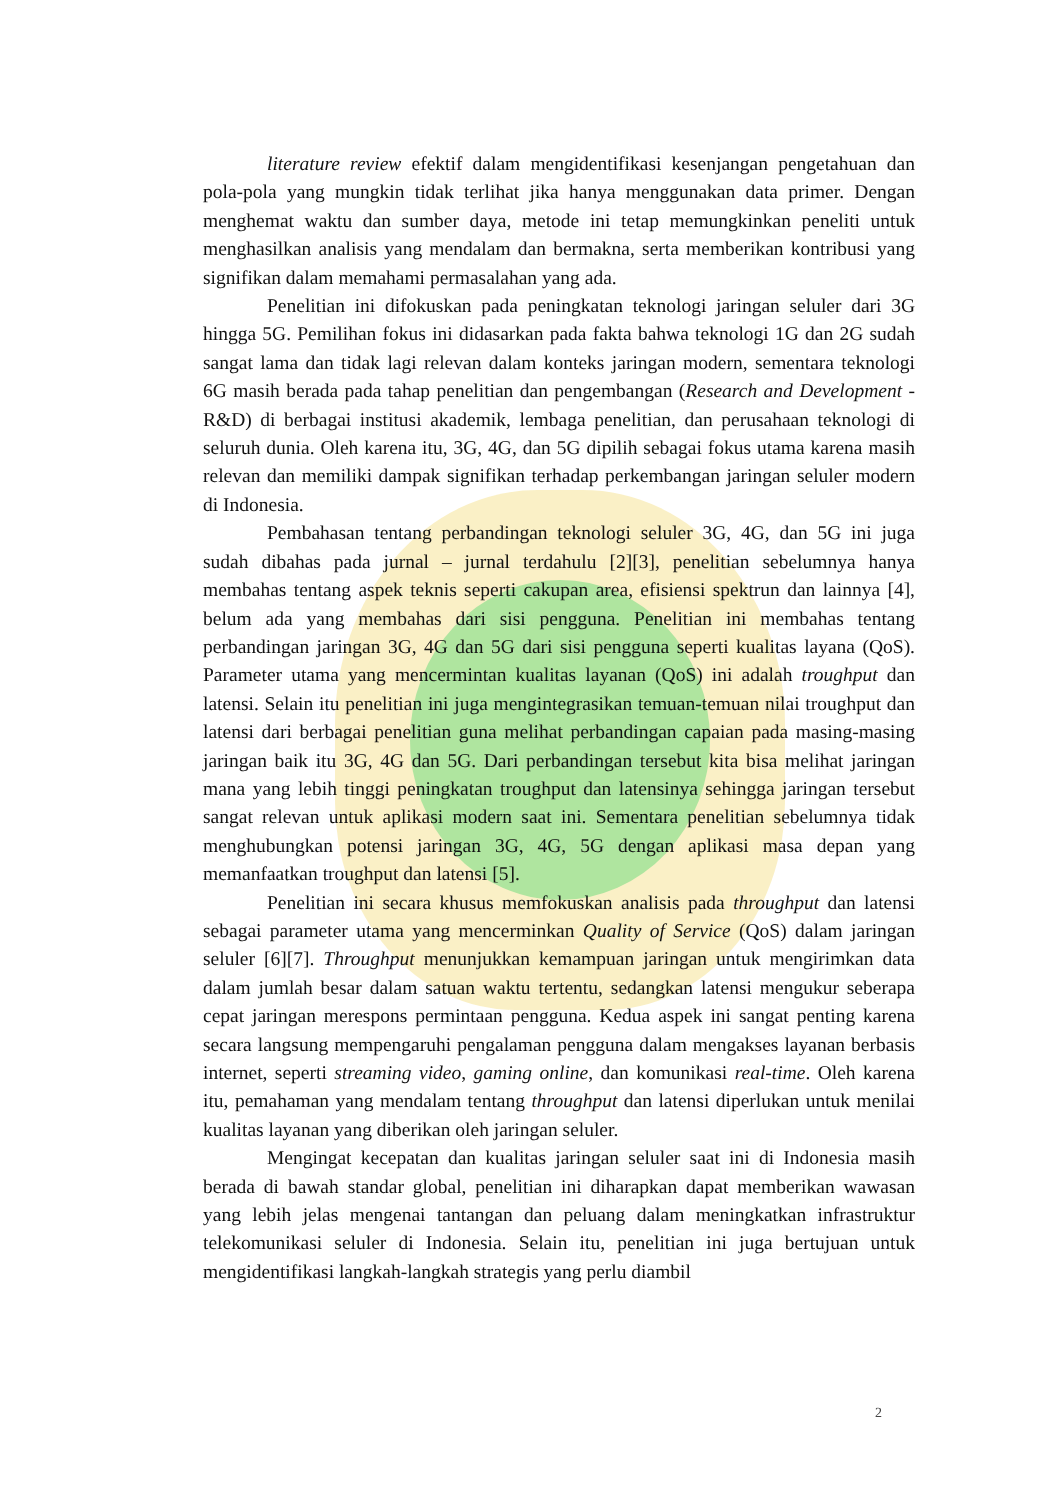literature review efektif dalam mengidentifikasi kesenjangan pengetahuan dan pola-pola yang mungkin tidak terlihat jika hanya menggunakan data primer. Dengan menghemat waktu dan sumber daya, metode ini tetap memungkinkan peneliti untuk menghasilkan analisis yang mendalam dan bermakna, serta memberikan kontribusi yang signifikan dalam memahami permasalahan yang ada.
Penelitian ini difokuskan pada peningkatan teknologi jaringan seluler dari 3G hingga 5G. Pemilihan fokus ini didasarkan pada fakta bahwa teknologi 1G dan 2G sudah sangat lama dan tidak lagi relevan dalam konteks jaringan modern, sementara teknologi 6G masih berada pada tahap penelitian dan pengembangan (Research and Development - R&D) di berbagai institusi akademik, lembaga penelitian, dan perusahaan teknologi di seluruh dunia. Oleh karena itu, 3G, 4G, dan 5G dipilih sebagai fokus utama karena masih relevan dan memiliki dampak signifikan terhadap perkembangan jaringan seluler modern di Indonesia.
Pembahasan tentang perbandingan teknologi seluler 3G, 4G, dan 5G ini juga sudah dibahas pada jurnal – jurnal terdahulu [2][3], penelitian sebelumnya hanya membahas tentang aspek teknis seperti cakupan area, efisiensi spektrun dan lainnya [4], belum ada yang membahas dari sisi pengguna. Penelitian ini membahas tentang perbandingan jaringan 3G, 4G dan 5G dari sisi pengguna seperti kualitas layana (QoS). Parameter utama yang mencermintan kualitas layanan (QoS) ini adalah troughput dan latensi. Selain itu penelitian ini juga mengintegrasikan temuan-temuan nilai troughput dan latensi dari berbagai penelitian guna melihat perbandingan capaian pada masing-masing jaringan baik itu 3G, 4G dan 5G. Dari perbandingan tersebut kita bisa melihat jaringan mana yang lebih tinggi peningkatan troughput dan latensinya sehingga jaringan tersebut sangat relevan untuk aplikasi modern saat ini. Sementara penelitian sebelumnya tidak menghubungkan potensi jaringan 3G, 4G, 5G dengan aplikasi masa depan yang memanfaatkan troughput dan latensi [5].
Penelitian ini secara khusus memfokuskan analisis pada throughput dan latensi sebagai parameter utama yang mencerminkan Quality of Service (QoS) dalam jaringan seluler [6][7]. Throughput menunjukkan kemampuan jaringan untuk mengirimkan data dalam jumlah besar dalam satuan waktu tertentu, sedangkan latensi mengukur seberapa cepat jaringan merespons permintaan pengguna. Kedua aspek ini sangat penting karena secara langsung mempengaruhi pengalaman pengguna dalam mengakses layanan berbasis internet, seperti streaming video, gaming online, dan komunikasi real-time. Oleh karena itu, pemahaman yang mendalam tentang throughput dan latensi diperlukan untuk menilai kualitas layanan yang diberikan oleh jaringan seluler.
Mengingat kecepatan dan kualitas jaringan seluler saat ini di Indonesia masih berada di bawah standar global, penelitian ini diharapkan dapat memberikan wawasan yang lebih jelas mengenai tantangan dan peluang dalam meningkatkan infrastruktur telekomunikasi seluler di Indonesia. Selain itu, penelitian ini juga bertujuan untuk mengidentifikasi langkah-langkah strategis yang perlu diambil
2